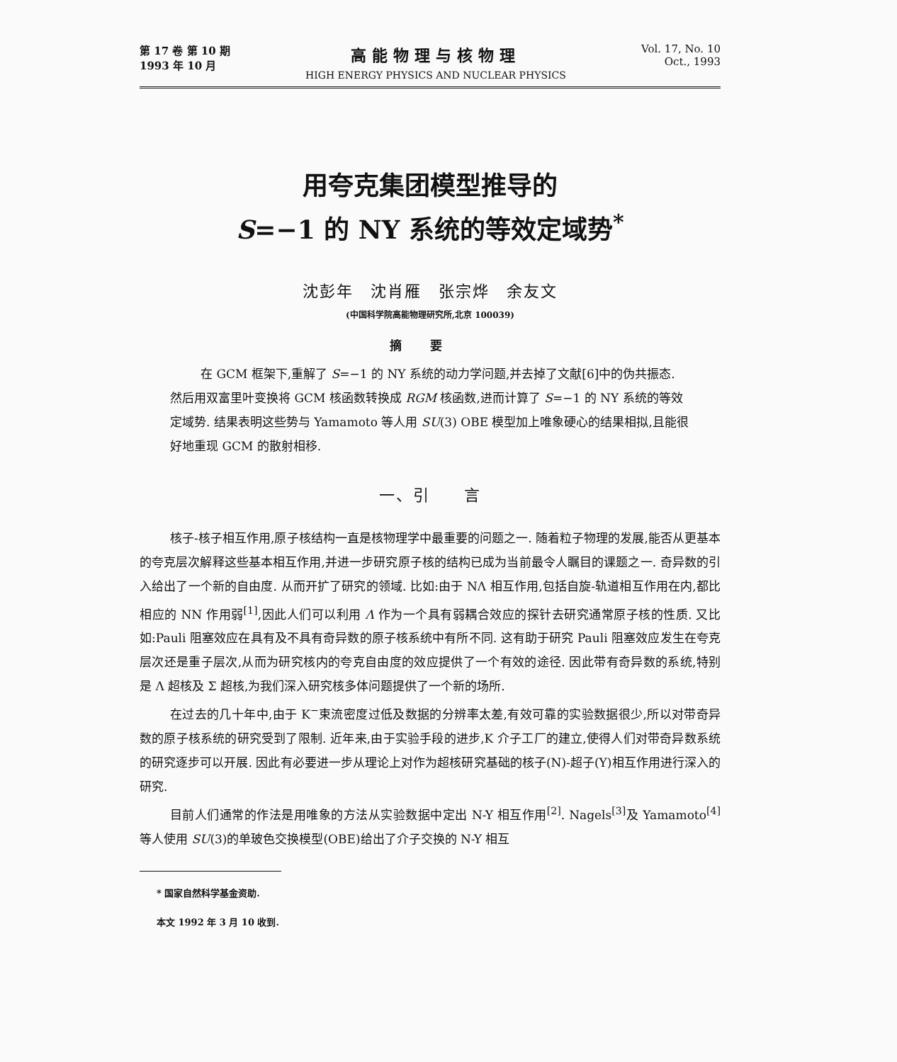第 17 卷 第 10 期
1993 年 10 月
高能物理与核物理
HIGH ENERGY PHYSICS AND NUCLEAR PHYSICS
Vol. 17, No. 10
Oct., 1993
用夸克集团模型推导的
S=−1 的 NY 系统的等效定域势<sup>*</sup>
沈彭年　沈肖雁　张宗烨　余友文
(中国科学院高能物理研究所,北京 100039)
摘要
在 GCM 框架下,重解了 S=−1 的 NY 系统的动力学问题,并去掉了文献[6]中的伪共振态. 然后用双富里叶变换将 GCM 核函数转换成 RGM 核函数,进而计算了 S=−1 的 NY 系统的等效定域势. 结果表明这些势与 Yamamoto 等人用 SU(3) OBE 模型加上唯象硬心的结果相拟,且能很好地重现 GCM 的散射相移.
一、引　　言
核子-核子相互作用,原子核结构一直是核物理学中最重要的问题之一. 随着粒子物理的发展,能否从更基本的夸克层次解释这些基本相互作用,并进一步研究原子核的结构已成为当前最令人瞩目的课题之一. 奇异数的引入给出了一个新的自由度. 从而开扩了研究的领域. 比如:由于 NΛ 相互作用,包括自旋-轨道相互作用在内,都比相应的 NN 作用弱<sup>[1]</sup>,因此人们可以利用 Λ 作为一个具有弱耦合效应的探针去研究通常原子核的性质. 又比如:Pauli 阻塞效应在具有及不具有奇异数的原子核系统中有所不同. 这有助于研究 Pauli 阻塞效应发生在夸克层次还是重子层次,从而为研究核内的夸克自由度的效应提供了一个有效的途径. 因此带有奇异数的系统,特别是 Λ 超核及 Σ 超核,为我们深入研究核多体问题提供了一个新的场所.
在过去的几十年中,由于 K<sup>−</sup>束流密度过低及数据的分辨率太差,有效可靠的实验数据很少,所以对带奇异数的原子核系统的研究受到了限制. 近年来,由于实验手段的进步,K 介子工厂的建立,使得人们对带奇异数系统的研究逐步可以开展. 因此有必要进一步从理论上对作为超核研究基础的核子(N)-超子(Y)相互作用进行深入的研究.
目前人们通常的作法是用唯象的方法从实验数据中定出 N-Y 相互作用<sup>[2]</sup>. Nagels<sup>[3]</sup>及 Yamamoto<sup>[4]</sup>等人使用 SU(3)的单玻色交换模型(OBE)给出了介子交换的 N-Y 相互
* 国家自然科学基金资助.
本文 1992 年 3 月 10 收到.